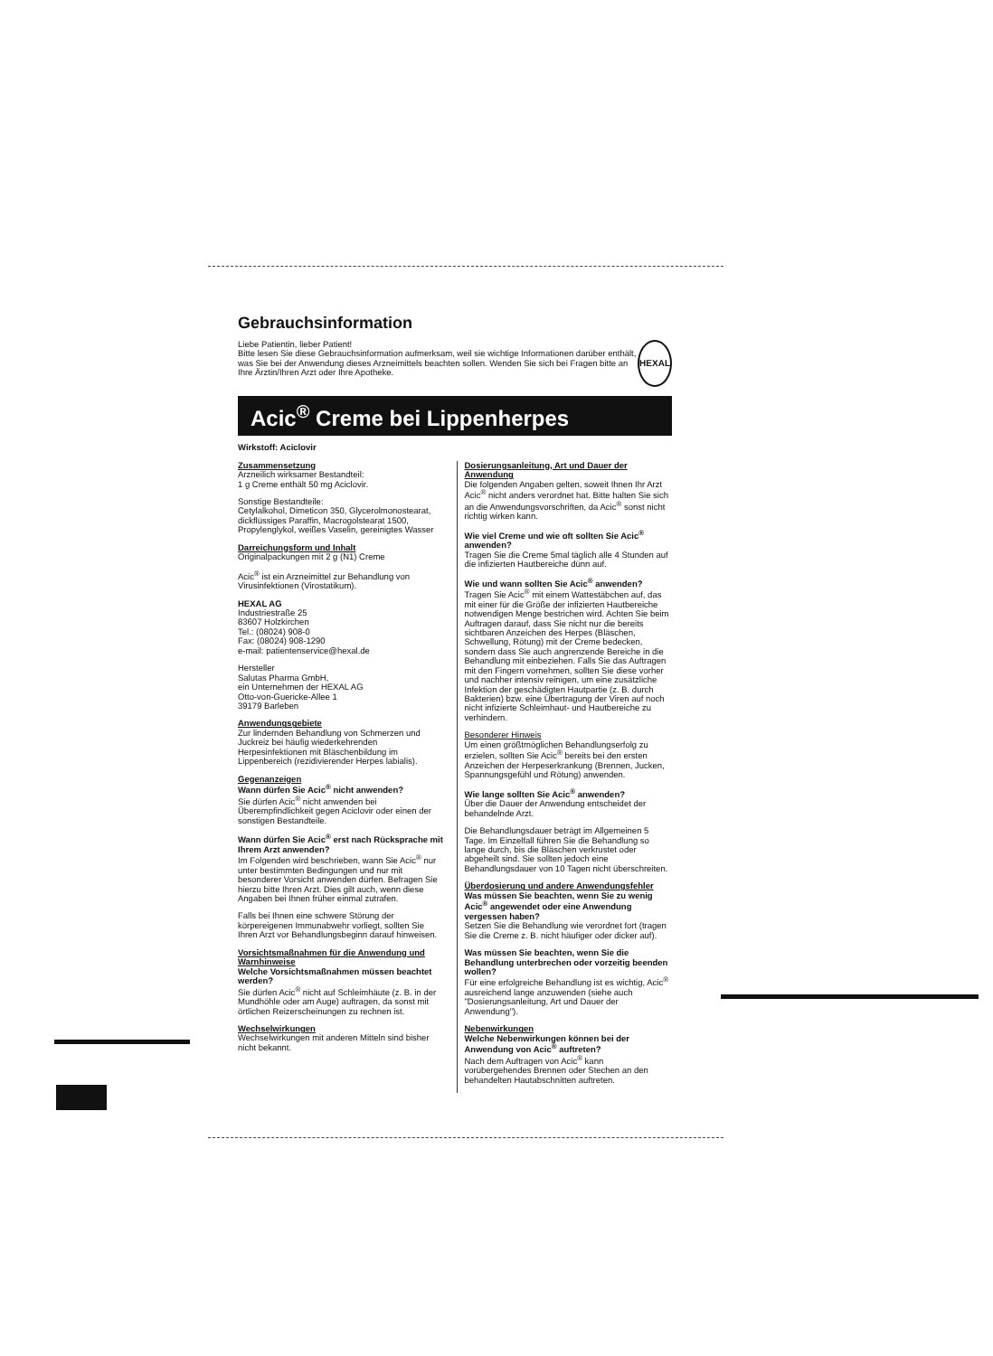Gebrauchsinformation
Liebe Patientin, lieber Patient!
Bitte lesen Sie diese Gebrauchsinformation aufmerksam, weil sie wichtige Informationen darüber enthält, was Sie bei der Anwendung dieses Arzneimittels beachten sollen. Wenden Sie sich bei Fragen bitte an Ihre Ärztin/Ihren Arzt oder Ihre Apotheke.
HEXAL
Acic<sup>®</sup> Creme bei Lippenherpes
Wirkstoff: Aciclovir
Zusammensetzung
Arzneilich wirksamer Bestandteil:
1 g Creme enthält 50 mg Aciclovir.
Sonstige Bestandteile:
Cetylalkohol, Dimeticon 350, Glycerolmonostearat, dickflüssiges Paraffin, Macrogolstearat 1500, Propylenglykol, weißes Vaselin, gereinigtes Wasser
Darreichungsform und Inhalt
Originalpackungen mit 2 g (N1) Creme
Acic<sup>®</sup> ist ein Arzneimittel zur Behandlung von Virusinfektionen (Virostatikum).
HEXAL AG
Industriestraße 25
83607 Holzkirchen
Tel.: (08024) 908-0
Fax: (08024) 908-1290
e-mail: patientenservice@hexal.de
Hersteller
Salutas Pharma GmbH,
ein Unternehmen der HEXAL AG
Otto-von-Guericke-Allee 1
39179 Barleben
Anwendungsgebiete
Zur lindernden Behandlung von Schmerzen und Juckreiz bei häufig wiederkehrenden Herpesinfektionen mit Bläschenbildung im Lippenbereich (rezidivierender Herpes labialis).
Gegenanzeigen
Wann dürfen Sie Acic<sup>®</sup> nicht anwenden?
Sie dürfen Acic<sup>®</sup> nicht anwenden bei Überempfindlichkeit gegen Aciclovir oder einen der sonstigen Bestandteile.
Wann dürfen Sie Acic<sup>®</sup> erst nach Rücksprache mit Ihrem Arzt anwenden?
Im Folgenden wird beschrieben, wann Sie Acic<sup>®</sup> nur unter bestimmten Bedingungen und nur mit besonderer Vorsicht anwenden dürfen. Befragen Sie hierzu bitte Ihren Arzt. Dies gilt auch, wenn diese Angaben bei Ihnen früher einmal zutrafen.
Falls bei Ihnen eine schwere Störung der körpereigenen Immunabwehr vorliegt, sollten Sie Ihren Arzt vor Behandlungsbeginn darauf hinweisen.
Vorsichtsmaßnahmen für die Anwendung und Warnhinweise
Welche Vorsichtsmaßnahmen müssen beachtet werden?
Sie dürfen Acic<sup>®</sup> nicht auf Schleimhäute (z. B. in der Mundhöhle oder am Auge) auftragen, da sonst mit örtlichen Reizerscheinungen zu rechnen ist.
Wechselwirkungen
Wechselwirkungen mit anderen Mitteln sind bisher nicht bekannt.
Dosierungsanleitung, Art und Dauer der Anwendung
Die folgenden Angaben gelten, soweit Ihnen Ihr Arzt Acic<sup>®</sup> nicht anders verordnet hat. Bitte halten Sie sich an die Anwendungsvorschriften, da Acic<sup>®</sup> sonst nicht richtig wirken kann.
Wie viel Creme und wie oft sollten Sie Acic<sup>®</sup> anwenden?
Tragen Sie die Creme 5mal täglich alle 4 Stunden auf die infizierten Hautbereiche dünn auf.
Wie und wann sollten Sie Acic<sup>®</sup> anwenden?
Tragen Sie Acic<sup>®</sup> mit einem Wattestäbchen auf, das mit einer für die Größe der infizierten Hautbereiche notwendigen Menge bestrichen wird. Achten Sie beim Auftragen darauf, dass Sie nicht nur die bereits sichtbaren Anzeichen des Herpes (Bläschen, Schwellung, Rötung) mit der Creme bedecken, sondern dass Sie auch angrenzende Bereiche in die Behandlung mit einbeziehen. Falls Sie das Auftragen mit den Fingern vornehmen, sollten Sie diese vorher und nachher intensiv reinigen, um eine zusätzliche Infektion der geschädigten Hautpartie (z. B. durch Bakterien) bzw. eine Übertragung der Viren auf noch nicht infizierte Schleimhaut- und Hautbereiche zu verhindern.
Besonderer Hinweis
Um einen größtmöglichen Behandlungserfolg zu erzielen, sollten Sie Acic<sup>®</sup> bereits bei den ersten Anzeichen der Herpeserkrankung (Brennen, Jucken, Spannungsgefühl und Rötung) anwenden.
Wie lange sollten Sie Acic<sup>®</sup> anwenden?
Über die Dauer der Anwendung entscheidet der behandelnde Arzt.
Die Behandlungsdauer beträgt im Allgemeinen 5 Tage. Im Einzelfall führen Sie die Behandlung so lange durch, bis die Bläschen verkrustet oder abgeheilt sind. Sie sollten jedoch eine Behandlungsdauer von 10 Tagen nicht überschreiten.
Überdosierung und andere Anwendungsfehler
Was müssen Sie beachten, wenn Sie zu wenig Acic<sup>®</sup> angewendet oder eine Anwendung vergessen haben?
Setzen Sie die Behandlung wie verordnet fort (tragen Sie die Creme z. B. nicht häufiger oder dicker auf).
Was müssen Sie beachten, wenn Sie die Behandlung unterbrechen oder vorzeitig beenden wollen?
Für eine erfolgreiche Behandlung ist es wichtig, Acic<sup>®</sup> ausreichend lange anzuwenden (siehe auch "Dosierungsanleitung, Art und Dauer der Anwendung").
Nebenwirkungen
Welche Nebenwirkungen können bei der Anwendung von Acic<sup>®</sup> auftreten?
Nach dem Auftragen von Acic<sup>®</sup> kann vorübergehendes Brennen oder Stechen an den behandelten Hautabschnitten auftreten.